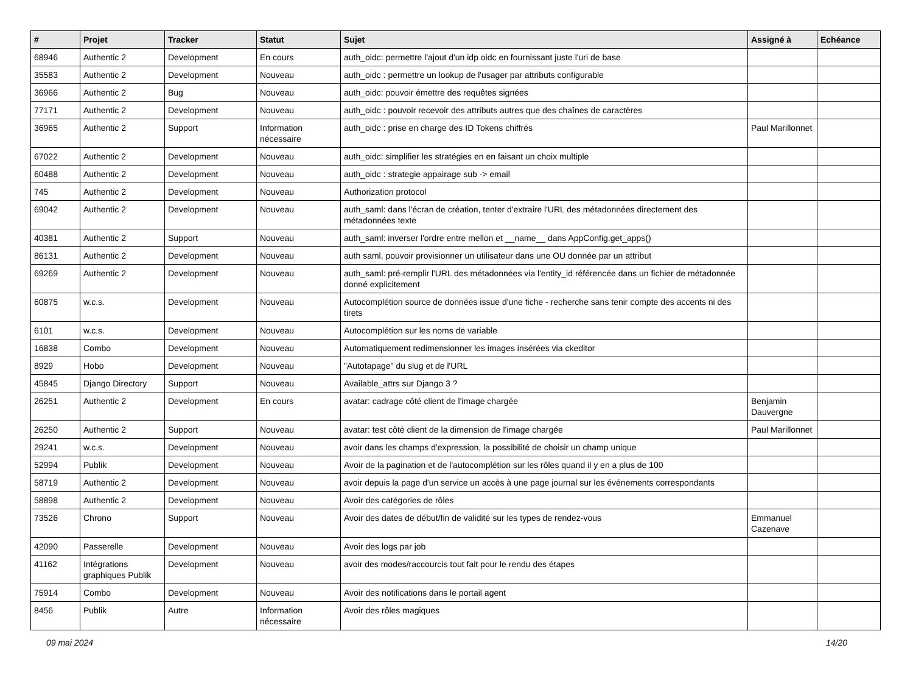| # | Projet | Tracker | Statut | Sujet | Assigné à | Echéance |
| --- | --- | --- | --- | --- | --- | --- |
| 68946 | Authentic 2 | Development | En cours | auth_oidc: permettre l'ajout d'un idp oidc en fournissant juste l'uri de base | | |
| 35583 | Authentic 2 | Development | Nouveau | auth_oidc : permettre un lookup de l'usager par attributs configurable | | |
| 36966 | Authentic 2 | Bug | Nouveau | auth_oidc: pouvoir émettre des requêtes signées | | |
| 77171 | Authentic 2 | Development | Nouveau | auth_oidc : pouvoir recevoir des attributs autres que des chaînes de caractères | | |
| 36965 | Authentic 2 | Support | Information nécessaire | auth_oidc : prise en charge des ID Tokens chiffrés | Paul Marillonnet | |
| 67022 | Authentic 2 | Development | Nouveau | auth_oidc: simplifier les stratégies en en faisant un choix multiple | | |
| 60488 | Authentic 2 | Development | Nouveau | auth_oidc : strategie appairage sub -> email | | |
| 745 | Authentic 2 | Development | Nouveau | Authorization protocol | | |
| 69042 | Authentic 2 | Development | Nouveau | auth_saml: dans l'écran de création, tenter d'extraire l'URL des métadonnées directement des métadonnées texte | | |
| 40381 | Authentic 2 | Support | Nouveau | auth_saml: inverser l'ordre entre mellon et __name__ dans AppConfig.get_apps() | | |
| 86131 | Authentic 2 | Development | Nouveau | auth saml, pouvoir provisionner un utilisateur dans une OU donnée par un attribut | | |
| 69269 | Authentic 2 | Development | Nouveau | auth_saml: pré-remplir l'URL des métadonnées via l'entity_id référencée dans un fichier de métadonnée donné explicitement | | |
| 60875 | w.c.s. | Development | Nouveau | Autocomplétion source de données issue d'une fiche - recherche sans tenir compte des accents ni des tirets | | |
| 6101 | w.c.s. | Development | Nouveau | Autocomplétion sur les noms de variable | | |
| 16838 | Combo | Development | Nouveau | Automatiquement redimensionner les images insérées via ckeditor | | |
| 8929 | Hobo | Development | Nouveau | "Autotapage" du slug et de l'URL | | |
| 45845 | Django Directory | Support | Nouveau | Available_attrs sur Django 3 ? | | |
| 26251 | Authentic 2 | Development | En cours | avatar: cadrage côté client de l'image chargée | Benjamin Dauvergne | |
| 26250 | Authentic 2 | Support | Nouveau | avatar: test côté client de la dimension de l'image chargée | Paul Marillonnet | |
| 29241 | w.c.s. | Development | Nouveau | avoir dans les champs d'expression, la possibilité de choisir un champ unique | | |
| 52994 | Publik | Development | Nouveau | Avoir de la pagination et de l'autocomplétion sur les rôles quand il y en a plus de 100 | | |
| 58719 | Authentic 2 | Development | Nouveau | avoir depuis la page d'un service un accès à une page journal sur les événements correspondants | | |
| 58898 | Authentic 2 | Development | Nouveau | Avoir des catégories de rôles | | |
| 73526 | Chrono | Support | Nouveau | Avoir des dates de début/fin de validité sur les types de rendez-vous | Emmanuel Cazenave | |
| 42090 | Passerelle | Development | Nouveau | Avoir des logs par job | | |
| 41162 | Intégrations graphiques Publik | Development | Nouveau | avoir des modes/raccourcis tout fait pour le rendu des étapes | | |
| 75914 | Combo | Development | Nouveau | Avoir des notifications dans le portail agent | | |
| 8456 | Publik | Autre | Information nécessaire | Avoir des rôles magiques | | |
09 mai 2024 14/20